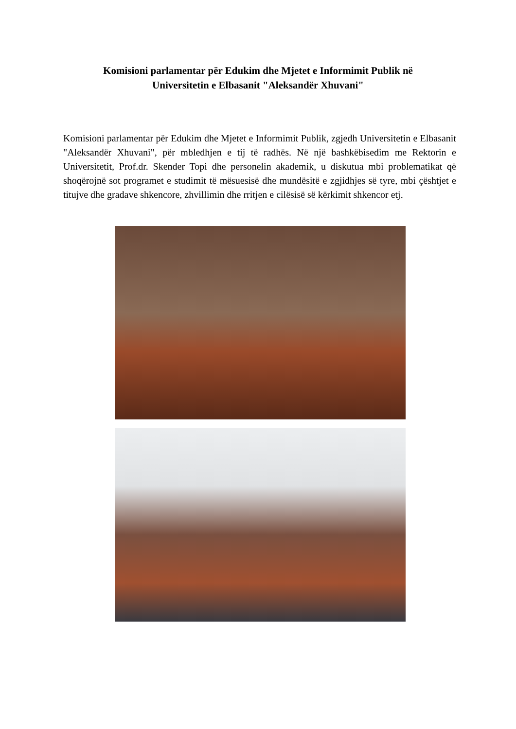Komisioni parlamentar për Edukim dhe Mjetet e Informimit Publik në
Universitetin e Elbasanit "Aleksandër Xhuvani"
Komisioni parlamentar për Edukim dhe Mjetet e Informimit Publik, zgjedh Universitetin e Elbasanit "Aleksandër Xhuvani", për mbledhjen e tij të radhës. Në një bashkëbisedim me Rektorin e Universitetit, Prof.dr. Skender Topi dhe personelin akademik, u diskutua mbi problematikat që shoqërojnë sot programet e studimit të mësuesisë dhe mundësitë e zgjidhjes së tyre, mbi çështjet e titujve dhe gradave shkencore, zhvillimin dhe rritjen e cilësisë së kërkimit shkencor etj.